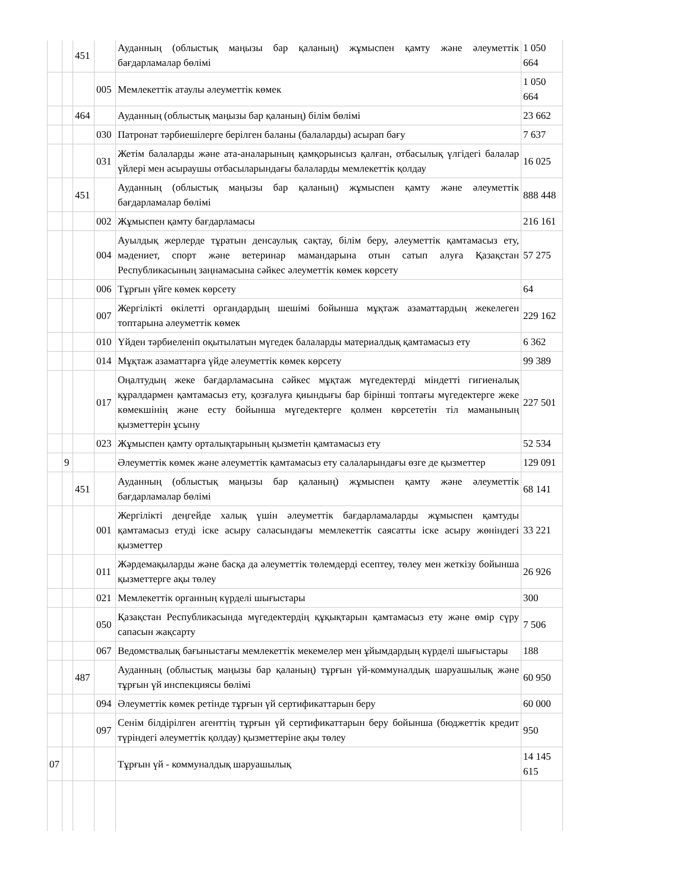| | | 451 | | Ауданның (облыстық маңызы бар қаланың) жұмыспен қамту және әлеуметтік бағдарламалар бөлімі | 1 050 664 |
| | | | 005 | Мемлекеттік атаулы әлеуметтік көмек | 1 050 664 |
| | | 464 | | Ауданның (облыстық маңызы бар қаланың) білім бөлімі | 23 662 |
| | | | 030 | Патронат тәрбиешілерге берілген баланы (балаларды) асырап бағу | 7 637 |
| | | | 031 | Жетім балаларды және ата-аналарының қамқорынсыз қалған, отбасылық үлгідегі балалар үйлері мен асыраушы отбасыларындағы балаларды мемлекеттік қолдау | 16 025 |
| | | 451 | | Ауданның (облыстық маңызы бар қаланың) жұмыспен қамту және әлеуметтік бағдарламалар бөлімі | 888 448 |
| | | | 002 | Жұмыспен қамту бағдарламасы | 216 161 |
| | | | 004 | Ауылдық жерлерде тұратын денсаулық сақтау, білім беру, әлеуметтік қамтамасыз ету, мәдениет, спорт және ветеринар мамандарына отын сатып алуға Қазақстан Республикасының заңнамасына сәйкес әлеуметтік көмек көрсету | 57 275 |
| | | | 006 | Тұрғын үйге көмек көрсету | 64 |
| | | | 007 | Жергілікті өкілетті органдардың шешімі бойынша мұқтаж азаматтардың жекелеген топтарына әлеуметтік көмек | 229 162 |
| | | | 010 | Үйден тәрбиеленіп оқытылатын мүгедек балаларды материалдық қамтамасыз ету | 6 362 |
| | | | 014 | Мұқтаж азаматтарға үйде әлеуметтік көмек көрсету | 99 389 |
| | | | 017 | Оңалтудың жеке бағдарламасына сәйкес мұқтаж мүгедектерді міндетті гигиеналық құралдармен қамтамасыз ету, қозғалуға қиындығы бар бірінші топтағы мүгедектерге жеке көмекшінің және есту бойынша мүгедектерге қолмен көрсететін тіл маманының қызметтерін ұсыну | 227 501 |
| | | | 023 | Жұмыспен қамту орталықтарының қызметін қамтамасыз ету | 52 534 |
| | 9 | | | Әлеуметтік көмек және әлеуметтік қамтамасыз ету салаларындағы өзге де қызметтер | 129 091 |
| | | 451 | | Ауданның (облыстық маңызы бар қаланың) жұмыспен қамту және әлеуметтік бағдарламалар бөлімі | 68 141 |
| | | | 001 | Жергілікті деңгейде халық үшін әлеуметтік бағдарламаларды жұмыспен қамтуды қамтамасыз етуді іске асыру саласындағы мемлекеттік саясатты іске асыру жөніндегі қызметтер | 33 221 |
| | | | 011 | Жәрдемақыларды және басқа да әлеуметтік төлемдерді есептеу, төлеу мен жеткізу бойынша қызметтерге ақы төлеу | 26 926 |
| | | | 021 | Мемлекеттік органның күрделі шығыстары | 300 |
| | | | 050 | Қазақстан Республикасында мүгедектердің құқықтарын қамтамасыз ету және өмір сүру сапасын жақсарту | 7 506 |
| | | | 067 | Ведомствалық бағыныстағы мемлекеттік мекемелер мен ұйымдардың күрделі шығыстары | 188 |
| | | 487 | | Ауданның (облыстық маңызы бар қаланың) тұрғын үй-коммуналдық шаруашылық және тұрғын үй инспекциясы бөлімі | 60 950 |
| | | | 094 | Әлеуметтік көмек ретінде тұрғын үй сертификаттарын беру | 60 000 |
| | | | 097 | Сенім білдірілген агенттің тұрғын үй сертификаттарын беру бойынша (бюджеттік кредит түріндегі әлеуметтік қолдау) қызметтеріне ақы төлеу | 950 |
| 07 | | | | Тұрғын үй - коммуналдық шаруашылық | 14 145 615 |